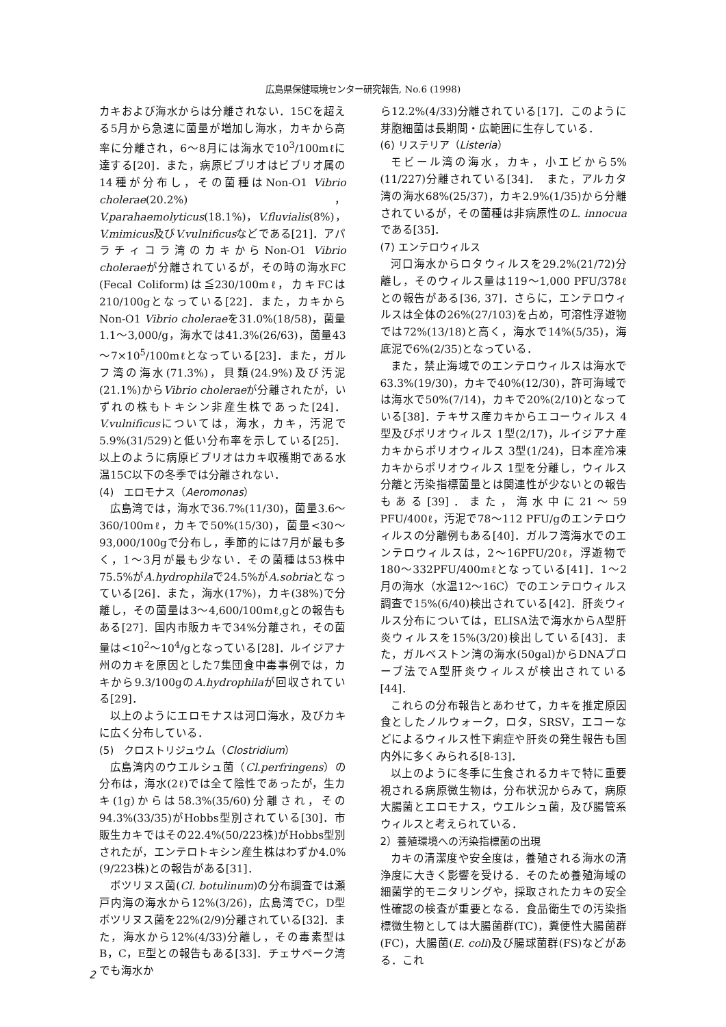広島県保健環境センター研究報告, No.6 (1998)
カキおよび海水からは分離されない．15Cを超える5月から急速に菌量が増加し海水，カキから高率に分離され，6～8月には海水で10<sup>3</sup>/100mℓに達する[20]．また，病原ビブリオはビブリオ属の14種が分布し，その菌種はNon-O1 Vibrio cholerae(20.2%)，V.parahaemolyticus(18.1%)，V.fluvialis(8%)，V.mimicus及びV.vulnificusなどである[21]．アパラチィコラ湾のカキからNon-O1 Vibrio choleraeが分離されているが，その時の海水FC (Fecal Coliform)は≦230/100mℓ，カキFCは210/100gとなっている[22]．また，カキからNon-O1 Vibrio choleraeを31.0%(18/58)，菌量1.1～3,000/g，海水では41.3%(26/63)，菌量43～7×10<sup>5</sup>/100mℓとなっている[23]．また，ガルフ湾の海水(71.3%)，貝類(24.9%)及び汚泥(21.1%)からVibrio choleraeが分離されたが，いずれの株もトキシン非産生株であった[24]．V.vulnificusについては，海水，カキ，汚泥で5.9%(31/529)と低い分布率を示している[25]．以上のように病原ビブリオはカキ収穫期である水温15C以下の冬季では分離されない．
(4)　エロモナス（Aeromonas）
広島湾では，海水で36.7%(11/30)，菌量3.6～360/100mℓ，カキで50%(15/30)，菌量<30～93,000/100gで分布し，季節的には7月が最も多く，1～3月が最も少ない．その菌種は53株中75.5%がA.hydrophilaで24.5%がA.sobriaとなっている[26]．また，海水(17%)，カキ(38%)で分離し，その菌量は3～4,600/100mℓ,gとの報告もある[27]．国内市販カキで34%分離され，その菌量は<10<sup>2</sup>～10<sup>4</sup>/gとなっている[28]．ルイジアナ州のカキを原因とした7集団食中毒事例では，カキから9.3/100gのA.hydrophilaが回収されている[29]．
以上のようにエロモナスは河口海水，及びカキに広く分布している．
(5)　クロストリジュウム（Clostridium）
広島湾内のウエルシュ菌（Cl.perfringens）の分布は，海水(2ℓ)では全て陰性であったが，生カキ(1g)からは58.3%(35/60)分離され，その94.3%(33/35)がHobbs型別されている[30]．市販生カキではその22.4%(50/223株)がHobbs型別されたが，エンテロトキシン産生株はわずか4.0%(9/223株)との報告がある[31]．
ボツリヌス菌(Cl. botulinum)の分布調査では瀬戸内海の海水から12%(3/26)，広島湾でC，D型ボツリヌス菌を22%(2/9)分離されている[32]．また，海水から12%(4/33)分離し，その毒素型はB，C，E型との報告もある[33]．チェサペーク湾でも海水か
ら12.2%(4/33)分離されている[17]．このように芽胞細菌は長期間・広範囲に生存している．
(6) リステリア（Listeria）
モビール湾の海水，カキ，小エビから5%(11/227)分離されている[34]．　また，アルカタ湾の海水68%(25/37)，カキ2.9%(1/35)から分離されているが，その菌種は非病原性のL. innocuaである[35]．
(7) エンテロウィルス
河口海水からロタウィルスを29.2%(21/72)分離し，そのウィルス量は119～1,000 PFU/378ℓとの報告がある[36, 37]．さらに，エンテロウィルスは全体の26%(27/103)を占め，可溶性浮遊物では72%(13/18)と高く，海水で14%(5/35)，海底泥で6%(2/35)となっている．
また，禁止海域でのエンテロウィルスは海水で63.3%(19/30)，カキで40%(12/30)，許可海域では海水で50%(7/14)，カキで20%(2/10)となっている[38]．テキサス産カキからエコーウィルス 4型及びポリオウィルス 1型(2/17)，ルイジアナ産カキからポリオウィルス 3型(1/24)，日本産冷凍カキからポリオウィルス 1型を分離し，ウィルス分離と汚染指標菌量とは関連性が少ないとの報告もある[39]．また，海水中に21～59 PFU/400ℓ，汚泥で78～112 PFU/gのエンテロウィルスの分離例もある[40]．ガルフ湾海水でのエンテロウィルスは，2～16PFU/20ℓ，浮遊物で180～332PFU/400mℓとなっている[41]．1～2月の海水（水温12～16C）でのエンテロウィルス調査で15%(6/40)検出されている[42]．肝炎ウィルス分布については，ELISA法で海水からA型肝炎ウィルスを15%(3/20)検出している[43]．また，ガルベストン湾の海水(50gal)からDNAプローブ法でA型肝炎ウィルスが検出されている[44]．
これらの分布報告とあわせて，カキを推定原因食としたノルウォーク，ロタ，SRSV，エコーなどによるウィルス性下痢症や肝炎の発生報告も国内外に多くみられる[8-13]．
以上のように冬季に生食されるカキで特に重要視される病原微生物は，分布状況からみて，病原大腸菌とエロモナス，ウエルシュ菌，及び腸管系ウィルスと考えられている．
2）養殖環境への汚染指標菌の出現
カキの清潔度や安全度は，養殖される海水の清浄度に大きく影響を受ける．そのため養殖海域の細菌学的モニタリングや，採取されたカキの安全性確認の検査が重要となる．食品衛生での汚染指標微生物としては大腸菌群(TC)，糞便性大腸菌群(FC)，大腸菌(E. coli)及び腸球菌群(FS)などがある．これ
2